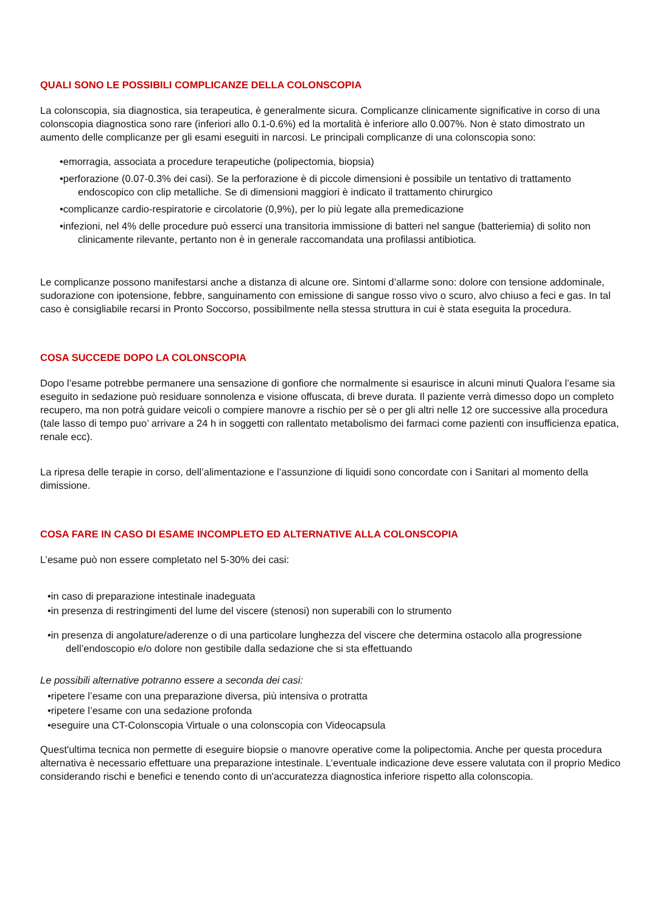QUALI SONO LE POSSIBILI COMPLICANZE DELLA COLONSCOPIA
La colonscopia, sia diagnostica, sia terapeutica, è generalmente sicura. Complicanze clinicamente significative in corso di una colonscopia diagnostica sono rare (inferiori allo 0.1-0.6%) ed la mortalità è inferiore allo 0.007%. Non è stato dimostrato un aumento delle complicanze per gli esami eseguiti in narcosi. Le principali complicanze di una colonscopia sono:
•emorragia, associata a procedure terapeutiche (polipectomia, biopsia)
•perforazione (0.07-0.3% dei casi). Se la perforazione è di piccole dimensioni è possibile un tentativo di trattamento endoscopico con clip metalliche. Se di dimensioni maggiori è indicato il trattamento chirurgico
•complicanze cardio-respiratorie e circolatorie (0,9%), per lo più legate alla premedicazione
•infezioni, nel 4% delle procedure può esserci una transitoria immissione di batteri nel sangue (batteriemia) di solito non clinicamente rilevante, pertanto non è in generale raccomandata una profilassi antibiotica.
Le complicanze possono manifestarsi anche a distanza di alcune ore. Sintomi d’allarme sono: dolore con tensione addominale, sudorazione con ipotensione, febbre, sanguinamento con emissione di sangue rosso vivo o scuro, alvo chiuso a feci e gas. In tal caso è consigliabile recarsi in Pronto Soccorso, possibilmente nella stessa struttura in cui è stata eseguita la procedura.
COSA SUCCEDE DOPO LA COLONSCOPIA
Dopo l’esame potrebbe permanere una sensazione di gonfiore che normalmente si esaurisce in alcuni minuti Qualora l’esame sia eseguito in sedazione può residuare sonnolenza e visione offuscata, di breve durata. Il paziente verrà dimesso dopo un completo recupero, ma non potrà guidare veicoli o compiere manovre a rischio per sè o per gli altri nelle 12 ore successive alla procedura (tale lasso di tempo puo’ arrivare a 24 h in soggetti con rallentato metabolismo dei farmaci come pazienti con insufficienza epatica, renale ecc).
La ripresa delle terapie in corso, dell’alimentazione e l’assunzione di liquidi sono concordate con i Sanitari al momento della dimissione.
COSA FARE IN CASO DI ESAME INCOMPLETO ED ALTERNATIVE ALLA COLONSCOPIA
L’esame può non essere completato nel 5-30% dei casi:
•in caso di preparazione intestinale inadeguata
•in presenza di restringimenti del lume del viscere (stenosi) non superabili con lo strumento
•in presenza di angolature/aderenze o di una particolare lunghezza del viscere che determina ostacolo alla progressione dell’endoscopio e/o dolore non gestibile dalla sedazione che si sta effettuando
Le possibili alternative potranno essere a seconda dei casi:
•ripetere l’esame con una preparazione diversa, più intensiva o protratta
•ripetere l’esame con una sedazione profonda
•eseguire una CT-Colonscopia Virtuale o una colonscopia con Videocapsula
Quest'ultima tecnica non permette di eseguire biopsie o manovre operative come la polipectomia. Anche per questa procedura alternativa è necessario effettuare una preparazione intestinale. L’eventuale indicazione deve essere valutata con il proprio Medico considerando rischi e benefici e tenendo conto di un'accuratezza diagnostica inferiore rispetto alla colonscopia.